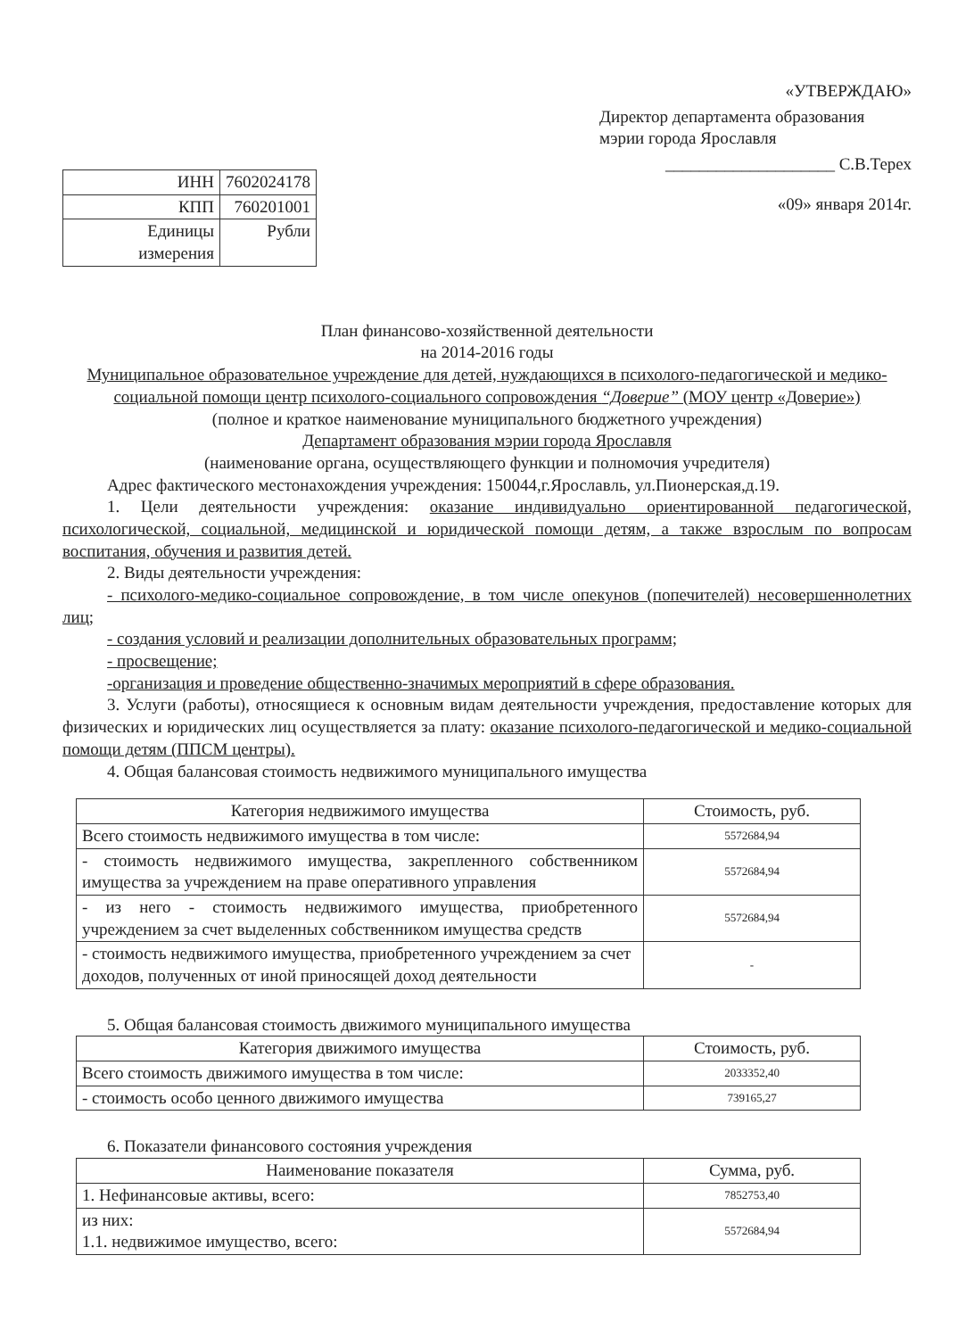| ИНН | 7602024178 |
| КПП | 760201001 |
| Единицы измерения | Рубли |
«УТВЕРЖДАЮ»
Директор департамента образования мэрии города Ярославля
____________________ С.В.Терех
«09» января 2014г.
План финансово-хозяйственной деятельности
на 2014-2016 годы
Муниципальное образовательное учреждение для детей, нуждающихся в психолого-педагогической и медико-социальной помощи центр психолого-социального сопровождения “Доверие” (МОУ центр «Доверие»)
(полное и краткое наименование муниципального бюджетного учреждения)
Департамент образования мэрии города Ярославля
(наименование органа, осуществляющего функции и полномочия учредителя)
Адрес фактического местонахождения учреждения: 150044,г.Ярославль, ул.Пионерская,д.19.
1. Цели деятельности учреждения: оказание индивидуально ориентированной педагогической, психологической, социальной, медицинской и юридической помощи детям, а также взрослым по вопросам воспитания, обучения и развития детей.
2. Виды деятельности учреждения:
- психолого-медико-социальное сопровождение, в том числе опекунов (попечителей) несовершеннолетних лиц;
- создания условий и реализации дополнительных образовательных программ;
- просвещение;
-организация и проведение общественно-значимых мероприятий в сфере образования.
3. Услуги (работы), относящиеся к основным видам деятельности учреждения, предоставление которых для физических и юридических лиц осуществляется за плату: оказание психолого-педагогической и медико-социальной помощи детям (ППСМ центры).
4. Общая балансовая стоимость недвижимого муниципального имущества
| Категория недвижимого имущества | Стоимость, руб. |
| --- | --- |
| Всего стоимость недвижимого имущества в том числе: | 5572684,94 |
| - стоимость недвижимого имущества, закрепленного собственником имущества за учреждением на праве оперативного управления | 5572684,94 |
| - из него - стоимость недвижимого имущества, приобретенного учреждением за счет выделенных собственником имущества средств | 5572684,94 |
| - стоимость недвижимого имущества, приобретенного учреждением за счет доходов, полученных от иной приносящей доход деятельности | - |
5. Общая балансовая стоимость движимого муниципального имущества
| Категория движимого имущества | Стоимость, руб. |
| --- | --- |
| Всего стоимость движимого имущества в том числе: | 2033352,40 |
| - стоимость особо ценного движимого имущества | 739165,27 |
6. Показатели финансового состояния учреждения
| Наименование показателя | Сумма, руб. |
| --- | --- |
| 1. Нефинансовые активы, всего: | 7852753,40 |
| из них: 1.1. недвижимое имущество, всего: | 5572684,94 |